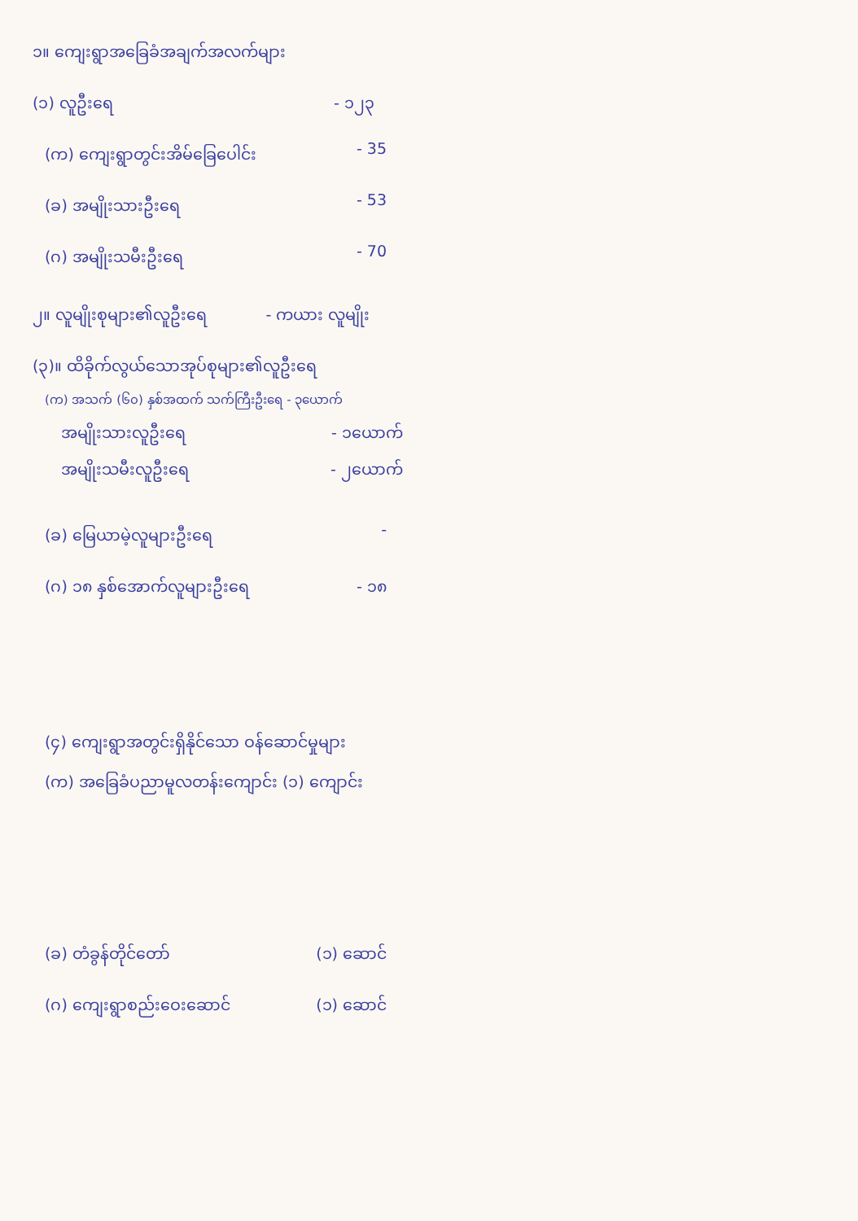၁။ ကျေးရွာအခြေခံအချက်အလက်များ
(၁) လူဦးရေ - ၁၂၃
(က) ကျေးရွာတွင်းအိမ်ခြေပေါင်း - 35
(ခ) အမျိုးသားဦးရေ - 53
(ဂ) အမျိုးသမီးဦးရေ - 70
၂။ လူမျိုးစုများ၏လူဦးရေ - ကယား လူမျိုး
(၃)။ ထိခိုက်လွယ်သောအုပ်စုများ၏လူဦးရေ
(က) အသက် (၆၀) နှစ်အထက် သက်ကြီးဦးရေ - ၃ယောက်
အမျိုးသားလူဦးရေ - ၁ယောက်
အမျိုးသမီးလူဦးရေ - ၂ယောက်
(ခ) မြေယာမဲ့လူများဦးရေ -
(ဂ) ၁၈ နှစ်အောက်လူများဦးရေ - ၁၈
(၄) ကျေးရွာအတွင်းရှိနိုင်သော ဝန်ဆောင်မှုများ
(က) အခြေခံပညာမူလတန်းကျောင်း (၁) ကျောင်း
(ခ) တံခွန်တိုင်တော် (၁) ဆောင်
(ဂ) ကျေးရွာစည်းဝေးဆောင် (၁) ဆောင်